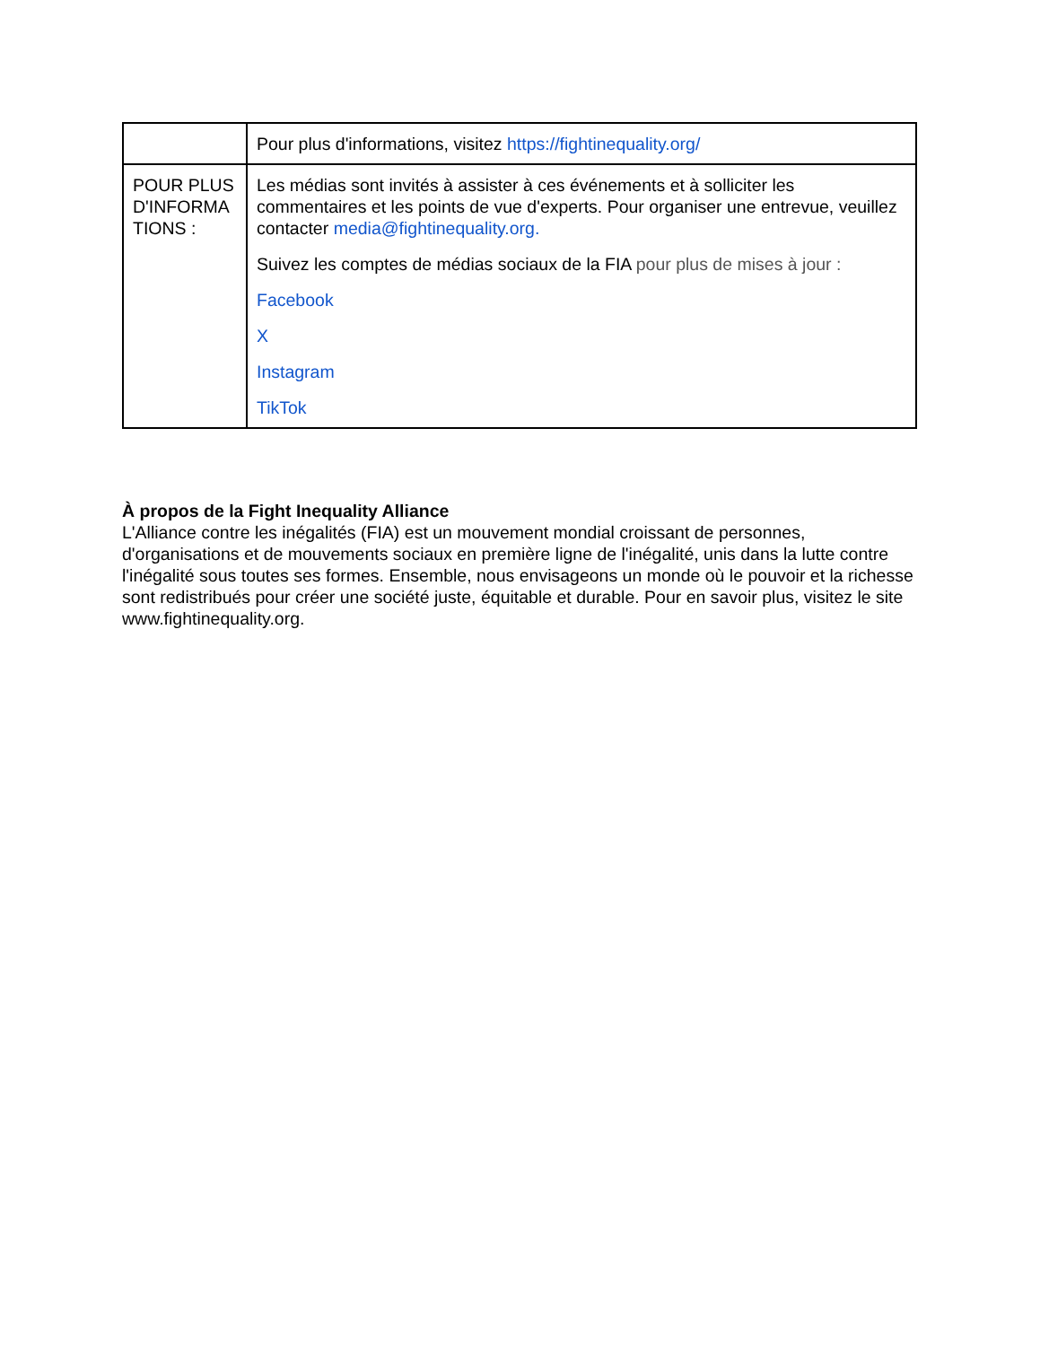| | Pour plus d'informations, visitez https://fightinequality.org/ |
| POUR PLUS D'INFORMA TIONS : | Les médias sont invités à assister à ces événements et à solliciter les commentaires et les points de vue d'experts. Pour organiser une entrevue, veuillez contacter media@fightinequality.org. Suivez les comptes de médias sociaux de la FIA pour plus de mises à jour : Facebook X Instagram TikTok |
À propos de la Fight Inequality Alliance
L'Alliance contre les inégalités (FIA) est un mouvement mondial croissant de personnes, d'organisations et de mouvements sociaux en première ligne de l'inégalité, unis dans la lutte contre l'inégalité sous toutes ses formes. Ensemble, nous envisageons un monde où le pouvoir et la richesse sont redistribués pour créer une société juste, équitable et durable. Pour en savoir plus, visitez le site www.fightinequality.org.